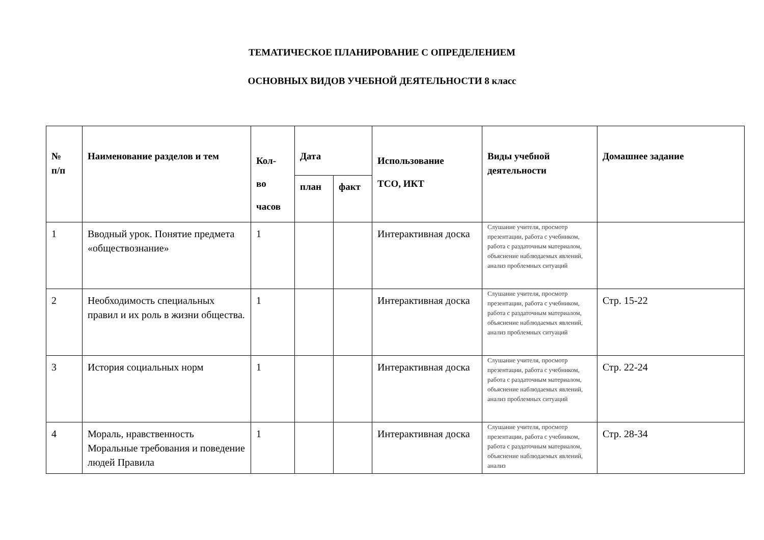ТЕМАТИЧЕСКОЕ ПЛАНИРОВАНИЕ С ОПРЕДЕЛЕНИЕМ
ОСНОВНЫХ ВИДОВ УЧЕБНОЙ ДЕЯТЕЛЬНОСТИ 8 класс
| № п/п | Наименование разделов и тем | Кол- во часов | Дата | | Использование ТСО, ИКТ | Виды учебной деятельности | Домашнее задание |
| --- | --- | --- | --- | --- | --- | --- | --- |
| | | | план | факт | | | |
| 1 | Вводный урок. Понятие предмета «обществознание» | 1 | | | Интерактивная доска | Слушание учителя, просмотр презентации, работа с учебником, работа с раздаточным материалом, объяснение наблюдаемых явлений, анализ проблемных ситуаций | |
| 2 | Необходимость специальных правил и их роль в жизни общества. | 1 | | | Интерактивная доска | Слушание учителя, просмотр презентации, работа с учебником, работа с раздаточным материалом, объяснение наблюдаемых явлений, анализ проблемных ситуаций | Стр. 15-22 |
| 3 | История социальных норм | 1 | | | Интерактивная доска | Слушание учителя, просмотр презентации, работа с учебником, работа с раздаточным материалом, объяснение наблюдаемых явлений, анализ проблемных ситуаций | Стр. 22-24 |
| 4 | Мораль, нравственность Моральные требования и поведение людей Правила | 1 | | | Интерактивная доска | Слушание учителя, просмотр презентации, работа с учебником, работа с раздаточным материалом, объяснение наблюдаемых явлений, анализ | Стр. 28-34 |